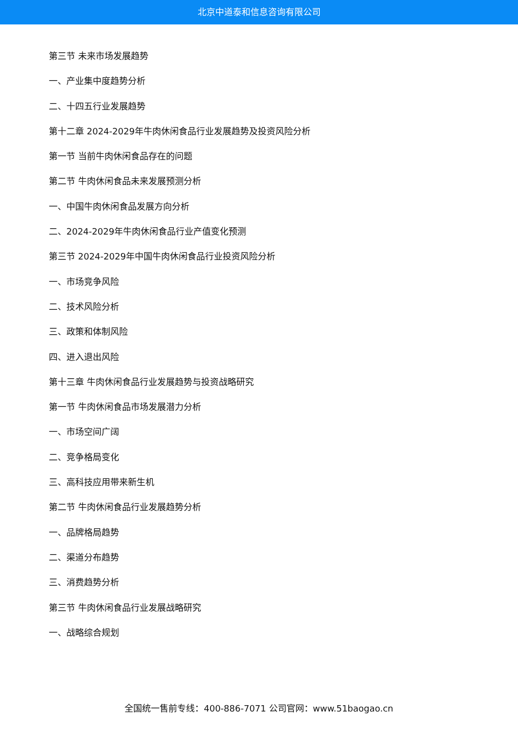北京中道泰和信息咨询有限公司
第三节 未来市场发展趋势
一、产业集中度趋势分析
二、十四五行业发展趋势
第十二章 2024-2029年牛肉休闲食品行业发展趋势及投资风险分析
第一节 当前牛肉休闲食品存在的问题
第二节 牛肉休闲食品未来发展预测分析
一、中国牛肉休闲食品发展方向分析
二、2024-2029年牛肉休闲食品行业产值变化预测
第三节 2024-2029年中国牛肉休闲食品行业投资风险分析
一、市场竞争风险
二、技术风险分析
三、政策和体制风险
四、进入退出风险
第十三章 牛肉休闲食品行业发展趋势与投资战略研究
第一节 牛肉休闲食品市场发展潜力分析
一、市场空间广阔
二、竞争格局变化
三、高科技应用带来新生机
第二节 牛肉休闲食品行业发展趋势分析
一、品牌格局趋势
二、渠道分布趋势
三、消费趋势分析
第三节 牛肉休闲食品行业发展战略研究
一、战略综合规划
全国统一售前专线：400-886-7071 公司官网：www.51baogao.cn